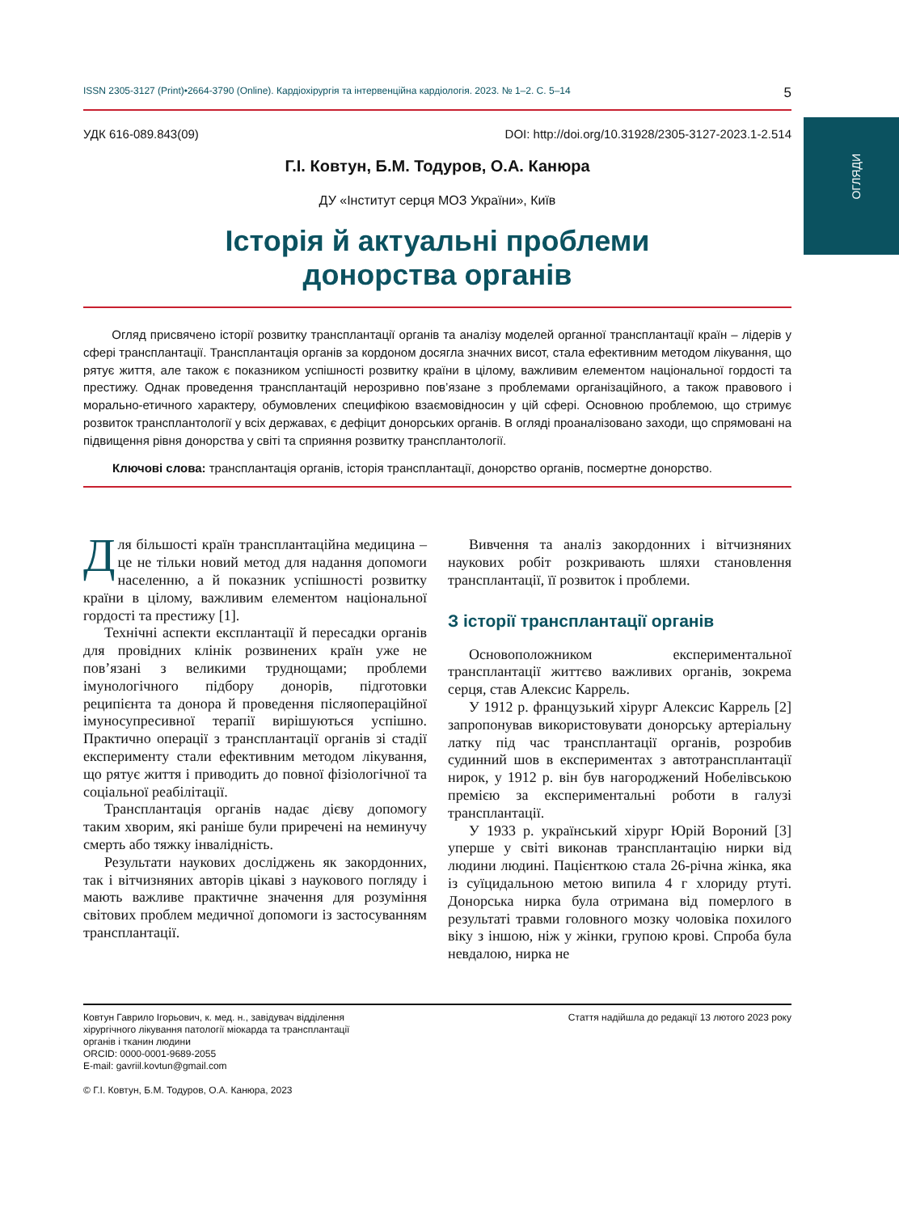ОГЛЯДИ
ISSN 2305-3127 (Print)•2664-3790 (Online). Кардіохірургія та інтервенційна кардіологія. 2023. № 1–2. С. 5–14 5
УДК 616-089.843(09) DOI: http://doi.org/10.31928/2305-3127-2023.1-2.514
Г.І. Ковтун, Б.М. Тодуров, О.А. Канюра
ДУ «Інститут серця МОЗ України», Київ
Історія й актуальні проблеми
донорства органів
Огляд присвячено історії розвитку трансплантації органів та аналізу моделей органної трансплантації країн – лідерів у сфері трансплантації. Трансплантація органів за кордоном досягла значних висот, стала ефективним методом лікування, що рятує життя, але також є показником успішності розвитку країни в цілому, важливим елементом національної гордості та престижу. Однак проведення трансплантацій нерозривно пов’язане з проблемами організаційного, а також правового і морально-етичного характеру, обумовлених специфікою взаємовідносин у цій сфері. Основною проблемою, що стримує розвиток трансплантології у всіх державах, є дефіцит донорських органів. В огляді проаналізовано заходи, що спрямовані на підвищення рівня донорства у світі та сприяння розвитку трансплантології.
Ключові слова: трансплантація органів, історія трансплантації, донорство органів, посмертне донорство.
Для більшості країн трансплантаційна медицина – це не тільки новий метод для надання допомоги населенню, а й показник успішності розвитку країни в цілому, важливим елементом національної гордості та престижу [1].
Технічні аспекти експлантації й пересадки органів для провідних клінік розвинених країн уже не пов’язані з великими труднощами; проблеми імунологічного підбору донорів, підготовки реципієнта та донора й проведення післяопераційної імуносупресивної терапії вирішуються успішно. Практично операції з трансплантації органів зі стадії експерименту стали ефективним методом лікування, що рятує життя і приводить до повної фізіологічної та соціальної реабілітації.
Трансплантація органів надає дієву допомогу таким хворим, які раніше були приречені на неминучу смерть або тяжку інвалідність.
Результати наукових досліджень як закордонних, так і вітчизняних авторів цікаві з наукового погляду і мають важливе практичне значення для розуміння світових проблем медичної допомоги із застосуванням трансплантації.
Вивчення та аналіз закордонних і вітчизняних наукових робіт розкривають шляхи становлення трансплантації, її розвиток і проблеми.
З історії трансплантації органів
Основоположником експериментальної трансплантації життєво важливих органів, зокрема серця, став Алексис Каррель.
У 1912 р. французький хірург Алексис Каррель [2] запропонував використовувати донорську артеріальну латку під час трансплантації органів, розробив судинний шов в експериментах з автотрансплантації нирок, у 1912 р. він був нагороджений Нобелівською премією за експериментальні роботи в галузі трансплантації.
У 1933 р. український хірург Юрій Вороний [3] уперше у світі виконав трансплантацію нирки від людини людині. Пацієнткою стала 26-річна жінка, яка із суїцидальною метою випила 4 г хлориду ртуті. Донорська нирка була отримана від померлого в результаті травми головного мозку чоловіка похилого віку з іншою, ніж у жінки, групою крові. Спроба була невдалою, нирка не
Ковтун Гаврило Ігорьович, к. мед. н., завідувач відділення
хірургічного лікування патології міокарда та трансплантації
органів і тканин людини
ORCID: 0000-0001-9689-2055
E-mail: gavriil.kovtun@gmail.com
© Г.І. Ковтун, Б.М. Тодуров, О.А. Канюра, 2023
Стаття надійшла до редакції 13 лютого 2023 року